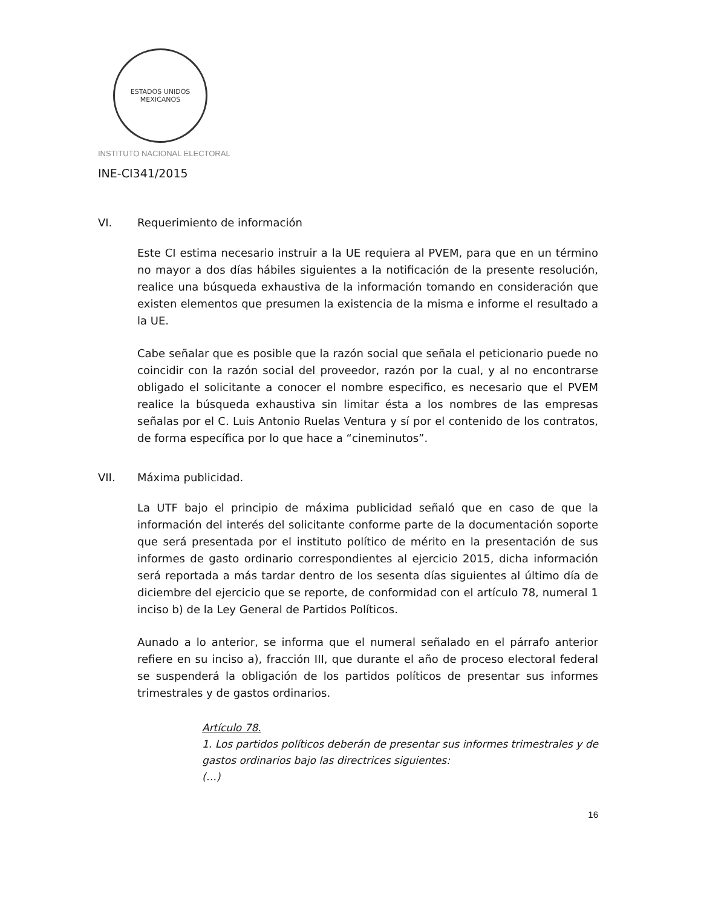ESTADOS UNIDOS MEXICANOS
INSTITUTO NACIONAL ELECTORAL
INE-CI341/2015
VI. Requerimiento de información
Este CI estima necesario instruir a la UE requiera al PVEM, para que en un término no mayor a dos días hábiles siguientes a la notificación de la presente resolución, realice una búsqueda exhaustiva de la información tomando en consideración que existen elementos que presumen la existencia de la misma e informe el resultado a la UE.
Cabe señalar que es posible que la razón social que señala el peticionario puede no coincidir con la razón social del proveedor, razón por la cual, y al no encontrarse obligado el solicitante a conocer el nombre especifico, es necesario que el PVEM realice la búsqueda exhaustiva sin limitar ésta a los nombres de las empresas señalas por el C. Luis Antonio Ruelas Ventura y sí por el contenido de los contratos, de forma específica por lo que hace a “cineminutos”.
VII. Máxima publicidad.
La UTF bajo el principio de máxima publicidad señaló que en caso de que la información del interés del solicitante conforme parte de la documentación soporte que será presentada por el instituto político de mérito en la presentación de sus informes de gasto ordinario correspondientes al ejercicio 2015, dicha información será reportada a más tardar dentro de los sesenta días siguientes al último día de diciembre del ejercicio que se reporte, de conformidad con el artículo 78, numeral 1 inciso b) de la Ley General de Partidos Políticos.
Aunado a lo anterior, se informa que el numeral señalado en el párrafo anterior refiere en su inciso a), fracción III, que durante el año de proceso electoral federal se suspenderá la obligación de los partidos políticos de presentar sus informes trimestrales y de gastos ordinarios.
Artículo 78.
1. Los partidos políticos deberán de presentar sus informes trimestrales y de gastos ordinarios bajo las directrices siguientes:
(…)
16